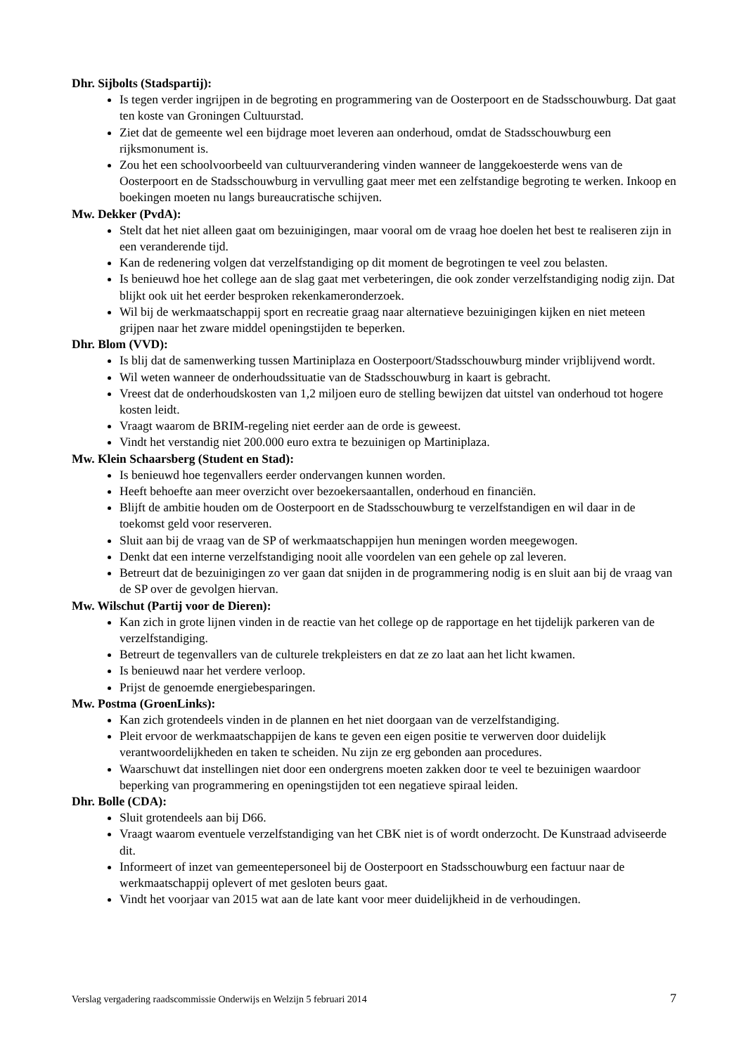Dhr. Sijbolts (Stadspartij):
Is tegen verder ingrijpen in de begroting en programmering van de Oosterpoort en de Stadsschouwburg. Dat gaat ten koste van Groningen Cultuurstad.
Ziet dat de gemeente wel een bijdrage moet leveren aan onderhoud, omdat de Stadsschouwburg een rijksmonument is.
Zou het een schoolvoorbeeld van cultuurverandering vinden wanneer de langgekoesterde wens van de Oosterpoort en de Stadsschouwburg in vervulling gaat meer met een zelfstandige begroting te werken. Inkoop en boekingen moeten nu langs bureaucratische schijven.
Mw. Dekker (PvdA):
Stelt dat het niet alleen gaat om bezuinigingen, maar vooral om de vraag hoe doelen het best te realiseren zijn in een veranderende tijd.
Kan de redenering volgen dat verzelfstandiging op dit moment de begrotingen te veel zou belasten.
Is benieuwd hoe het college aan de slag gaat met verbeteringen, die ook zonder verzelfstandiging nodig zijn. Dat blijkt ook uit het eerder besproken rekenkameronderzoek.
Wil bij de werkmaatschappij sport en recreatie graag naar alternatieve bezuinigingen kijken en niet meteen grijpen naar het zware middel openingstijden te beperken.
Dhr. Blom (VVD):
Is blij dat de samenwerking tussen Martiniplaza en Oosterpoort/Stadsschouwburg minder vrijblijvend wordt.
Wil weten wanneer de onderhoudssituatie van de Stadsschouwburg in kaart is gebracht.
Vreest dat de onderhoudskosten van 1,2 miljoen euro de stelling bewijzen dat uitstel van onderhoud tot hogere kosten leidt.
Vraagt waarom de BRIM-regeling niet eerder aan de orde is geweest.
Vindt het verstandig niet 200.000 euro extra te bezuinigen op Martiniplaza.
Mw. Klein Schaarsberg (Student en Stad):
Is benieuwd hoe tegenvallers eerder ondervangen kunnen worden.
Heeft behoefte aan meer overzicht over bezoekersaantallen, onderhoud en financiën.
Blijft de ambitie houden om de Oosterpoort en de Stadsschouwburg te verzelfstandigen en wil daar in de toekomst geld voor reserveren.
Sluit aan bij de vraag van de SP of werkmaatschappijen hun meningen worden meegewogen.
Denkt dat een interne verzelfstandiging nooit alle voordelen van een gehele op zal leveren.
Betreurt dat de bezuinigingen zo ver gaan dat snijden in de programmering nodig is en sluit aan bij de vraag van de SP over de gevolgen hiervan.
Mw. Wilschut (Partij voor de Dieren):
Kan zich in grote lijnen vinden in de reactie van het college op de rapportage en het tijdelijk parkeren van de verzelfstandiging.
Betreurt de tegenvallers van de culturele trekpleisters en dat ze zo laat aan het licht kwamen.
Is benieuwd naar het verdere verloop.
Prijst de genoemde energiebesparingen.
Mw. Postma (GroenLinks):
Kan zich grotendeels vinden in de plannen en het niet doorgaan van de verzelfstandiging.
Pleit ervoor de werkmaatschappijen de kans te geven een eigen positie te verwerven door duidelijk verantwoordelijkheden en taken te scheiden. Nu zijn ze erg gebonden aan procedures.
Waarschuwt dat instellingen niet door een ondergrens moeten zakken door te veel te bezuinigen waardoor beperking van programmering en openingstijden tot een negatieve spiraal leiden.
Dhr. Bolle (CDA):
Sluit grotendeels aan bij D66.
Vraagt waarom eventuele verzelfstandiging van het CBK niet is of wordt onderzocht. De Kunstraad adviseerde dit.
Informeert of inzet van gemeentepersoneel bij de Oosterpoort en Stadsschouwburg een factuur naar de werkmaatschappij oplevert of met gesloten beurs gaat.
Vindt het voorjaar van 2015 wat aan de late kant voor meer duidelijkheid in de verhoudingen.
Verslag vergadering raadscommissie Onderwijs en Welzijn 5 februari 2014 7